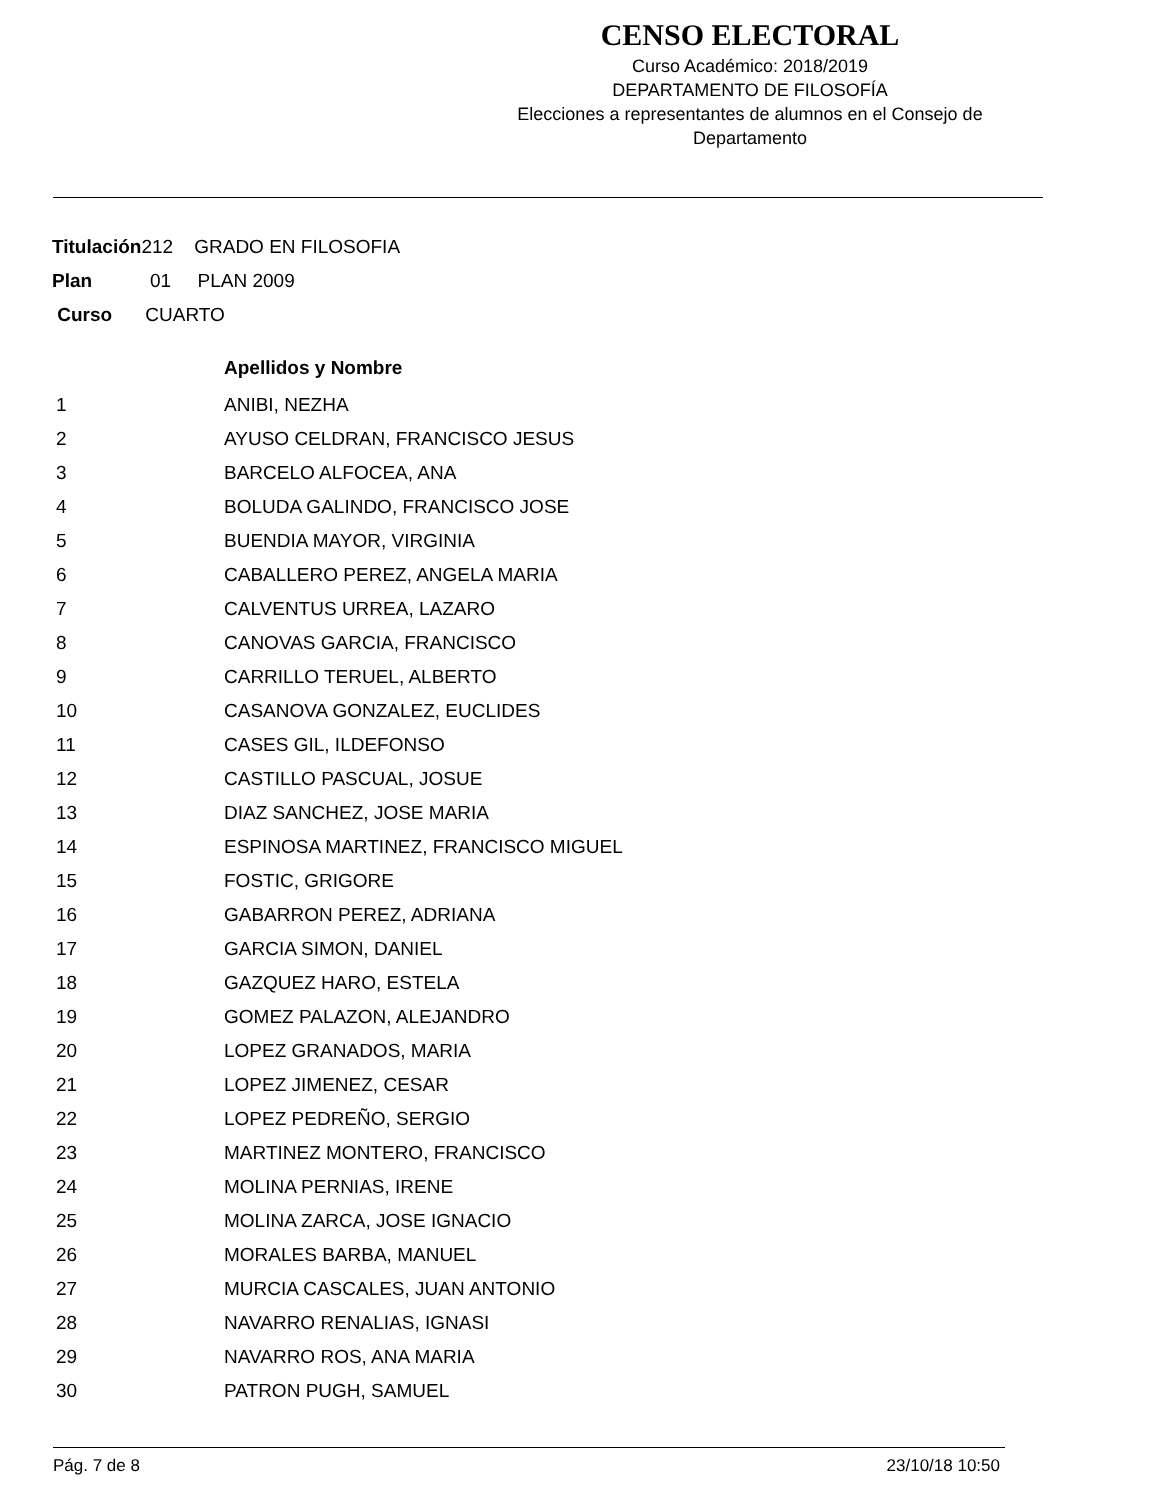CENSO ELECTORAL
Curso Académico: 2018/2019
DEPARTAMENTO DE FILOSOFÍA
Elecciones a representantes de alumnos en el Consejo de Departamento
Titulación212 GRADO EN FILOSOFIA
Plan 01 PLAN 2009
Curso CUARTO
| | Apellidos y Nombre |
| --- | --- |
| 1 | ANIBI, NEZHA |
| 2 | AYUSO CELDRAN, FRANCISCO JESUS |
| 3 | BARCELO ALFOCEA, ANA |
| 4 | BOLUDA GALINDO, FRANCISCO JOSE |
| 5 | BUENDIA MAYOR, VIRGINIA |
| 6 | CABALLERO PEREZ, ANGELA MARIA |
| 7 | CALVENTUS URREA, LAZARO |
| 8 | CANOVAS GARCIA, FRANCISCO |
| 9 | CARRILLO TERUEL, ALBERTO |
| 10 | CASANOVA GONZALEZ, EUCLIDES |
| 11 | CASES GIL, ILDEFONSO |
| 12 | CASTILLO PASCUAL, JOSUE |
| 13 | DIAZ SANCHEZ, JOSE MARIA |
| 14 | ESPINOSA MARTINEZ, FRANCISCO MIGUEL |
| 15 | FOSTIC, GRIGORE |
| 16 | GABARRON PEREZ, ADRIANA |
| 17 | GARCIA SIMON, DANIEL |
| 18 | GAZQUEZ HARO, ESTELA |
| 19 | GOMEZ PALAZON, ALEJANDRO |
| 20 | LOPEZ GRANADOS, MARIA |
| 21 | LOPEZ JIMENEZ, CESAR |
| 22 | LOPEZ PEDREÑO, SERGIO |
| 23 | MARTINEZ MONTERO, FRANCISCO |
| 24 | MOLINA PERNIAS, IRENE |
| 25 | MOLINA ZARCA, JOSE IGNACIO |
| 26 | MORALES BARBA, MANUEL |
| 27 | MURCIA CASCALES, JUAN ANTONIO |
| 28 | NAVARRO RENALIAS, IGNASI |
| 29 | NAVARRO ROS, ANA MARIA |
| 30 | PATRON PUGH, SAMUEL |
Pág. 7 de 8 23/10/18 10:50